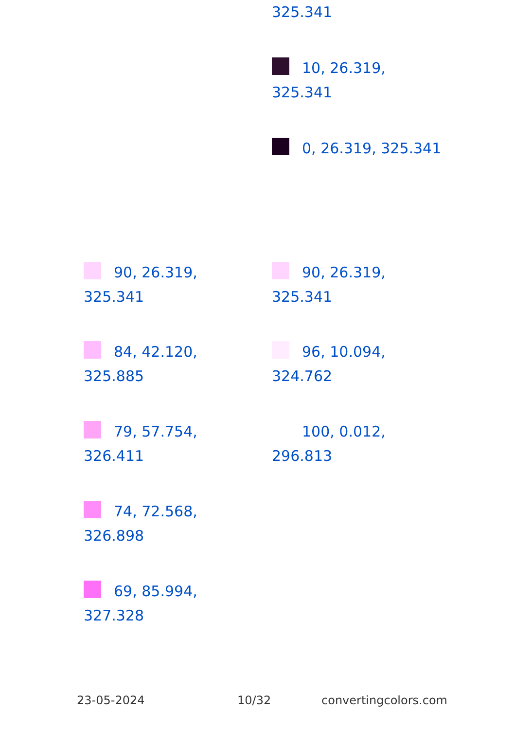325.341
10, 26.319, 325.341
0, 26.319, 325.341
90, 26.319, 325.341
90, 26.319, 325.341
84, 42.120, 325.885
96, 10.094, 324.762
79, 57.754, 326.411
100, 0.012, 296.813
74, 72.568, 326.898
69, 85.994, 327.328
23-05-2024 10/32 convertingcolors.com